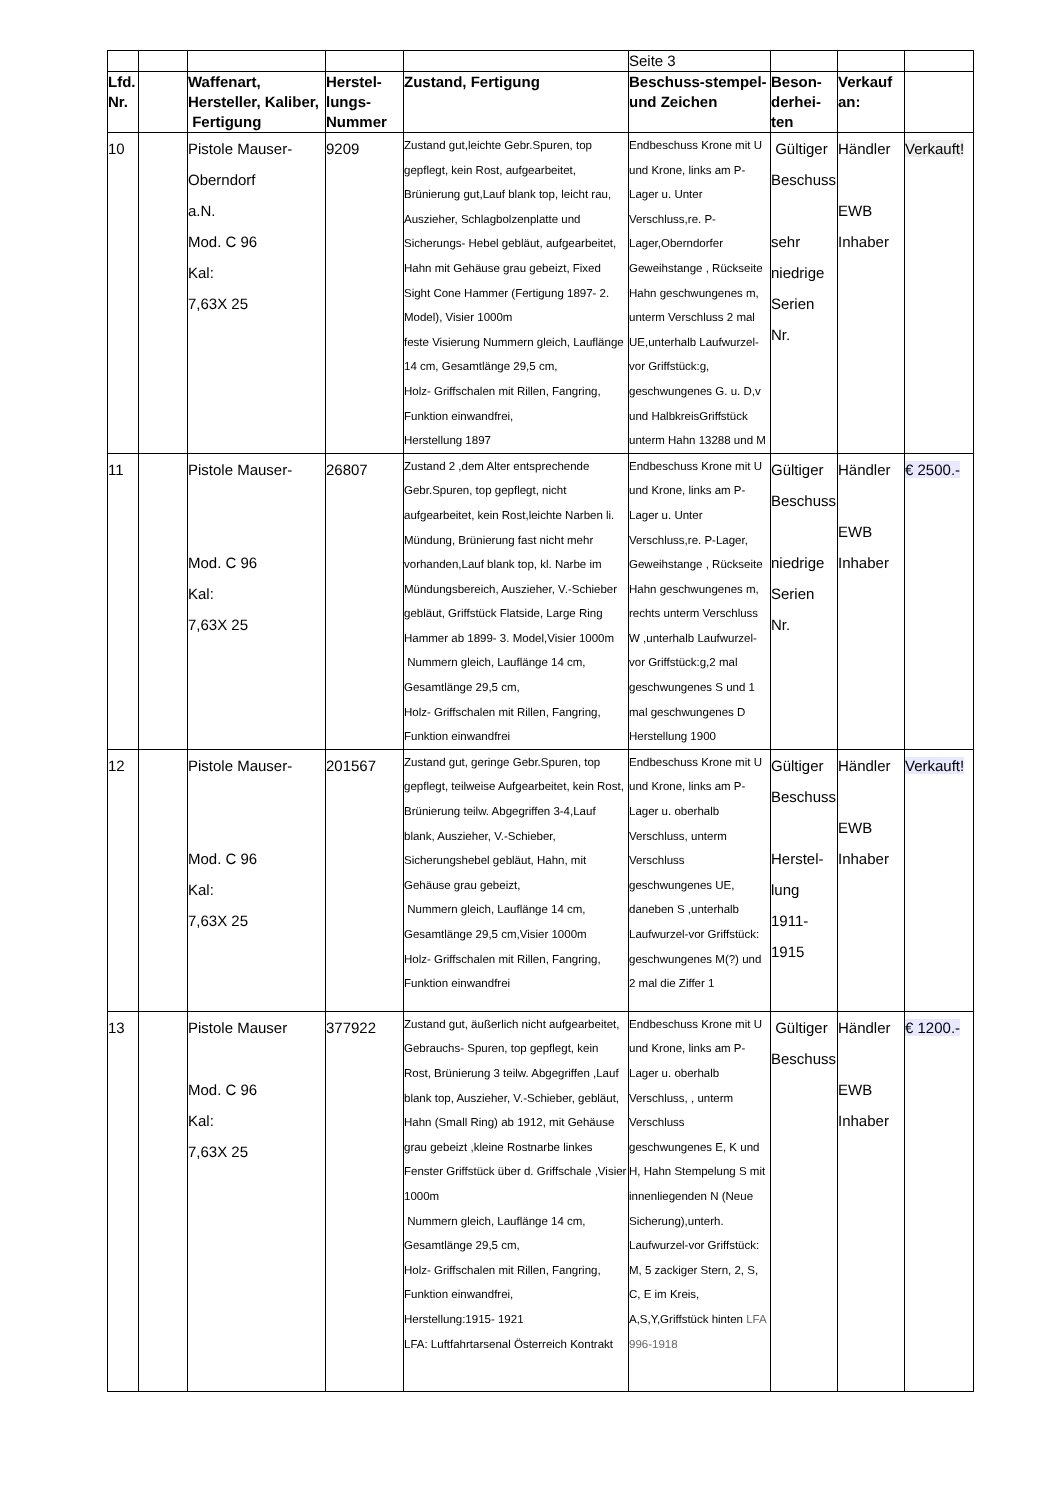| | | | | | Seite 3 | | | |
| Lfd. Nr. | | Waffenart, Hersteller, Kaliber, Fertigung | Herstel-lungs-Nummer | Zustand, Fertigung | Beschuss-stempel- und Zeichen | Beson-derhei-ten | Verkauf an: | |
| 10 | | Pistole Mauser- Oberndorf a.N. Mod. C 96 Kal: 7,63X 25 | 9209 | Zustand gut,leichte Gebr.Spuren, top gepflegt, kein Rost, aufgearbeitet, Brünierung gut,Lauf blank top, leicht rau, Auszieher, Schlagbolzenplatte und Sicherungs- Hebel gebläut, aufgearbeitet, Hahn mit Gehäuse grau gebeizt, Fixed Sight Cone Hammer (Fertigung 1897- 2. Model), Visier 1000m feste Visierung Nummern gleich, Lauflänge 14 cm, Gesamtlänge 29,5 cm, Holz- Griffschalen mit Rillen, Fangring, Funktion einwandfrei, Herstellung 1897 | Endbeschuss Krone mit U und Krone, links am P-Lager u. Unter Verschluss,re. P-Lager,Oberndorfer Geweihstange , Rückseite Hahn geschwungenes m, unterm Verschluss 2 mal UE,unterhalb Laufwurzel-vor Griffstück:g, geschwungenes G. u. D,v und HalbkreisGriffstück unterm Hahn 13288 und M | Gültiger Beschuss sehr niedrige Serien Nr. | Händler EWB Inhaber | Verkauft! |
| 11 | | Pistole Mauser- Mod. C 96 Kal: 7,63X 25 | 26807 | Zustand 2 ,dem Alter entsprechende Gebr.Spuren, top gepflegt, nicht aufgearbeitet, kein Rost,leichte Narben li. Mündung, Brünierung fast nicht mehr vorhanden,Lauf blank top, kl. Narbe im Mündungsbereich, Auszieher, V.-Schieber gebläut, Griffstück Flatside, Large Ring Hammer ab 1899- 3. Model,Visier 1000m Nummern gleich, Lauflänge 14 cm, Gesamtlänge 29,5 cm, Holz- Griffschalen mit Rillen, Fangring, Funktion einwandfrei | Endbeschuss Krone mit U und Krone, links am P-Lager u. Unter Verschluss,re. P-Lager, Geweihstange , Rückseite Hahn geschwungenes m, rechts unterm Verschluss W ,unterhalb Laufwurzel-vor Griffstück:g,2 mal geschwungenes S und 1 mal geschwungenes D Herstellung 1900 | Gültiger Beschuss niedrige Serien Nr. | Händler EWB Inhaber | € 2500.- |
| 12 | | Pistole Mauser- Mod. C 96 Kal: 7,63X 25 | 201567 | Zustand gut, geringe Gebr.Spuren, top gepflegt, teilweise Aufgearbeitet, kein Rost, Brünierung teilw. Abgegriffen 3-4,Lauf blank, Auszieher, V.-Schieber, Sicherungshebel gebläut, Hahn, mit Gehäuse grau gebeizt, Nummern gleich, Lauflänge 14 cm, Gesamtlänge 29,5 cm,Visier 1000m Holz- Griffschalen mit Rillen, Fangring, Funktion einwandfrei | Endbeschuss Krone mit U und Krone, links am P-Lager u. oberhalb Verschluss, unterm Verschluss geschwungenes UE, daneben S ,unterhalb Laufwurzel-vor Griffstück: geschwungenes M(?) und 2 mal die Ziffer 1 | Gültiger Beschuss Herstel-lung 1911-1915 | Händler EWB Inhaber | Verkauft! |
| 13 | | Pistole Mauser Mod. C 96 Kal: 7,63X 25 | 377922 | Zustand gut, äußerlich nicht aufgearbeitet, Gebrauchs- Spuren, top gepflegt, kein Rost, Brünierung 3 teilw. Abgegriffen ,Lauf blank top, Auszieher, V.-Schieber, gebläut, Hahn (Small Ring) ab 1912, mit Gehäuse grau gebeizt ,kleine Rostnarbe linkes Fenster Griffstück über d. Griffschale ,Visier 1000m Nummern gleich, Lauflänge 14 cm, Gesamtlänge 29,5 cm, Holz- Griffschalen mit Rillen, Fangring, Funktion einwandfrei, Herstellung:1915- 1921 LFA: Luftfahrtarsenal Österreich Kontrakt | Endbeschuss Krone mit U und Krone, links am P-Lager u. oberhalb Verschluss, , unterm Verschluss geschwungenes E, K und H, Hahn Stempelung S mit innenliegenden N (Neue Sicherung),unterh. Laufwurzel-vor Griffstück: M, 5 zackiger Stern, 2, S, C, E im Kreis, A,S,Y,Griffstück hinten LFA 996-1918 | Gültiger Beschuss | Händler EWB Inhaber | € 1200.- |